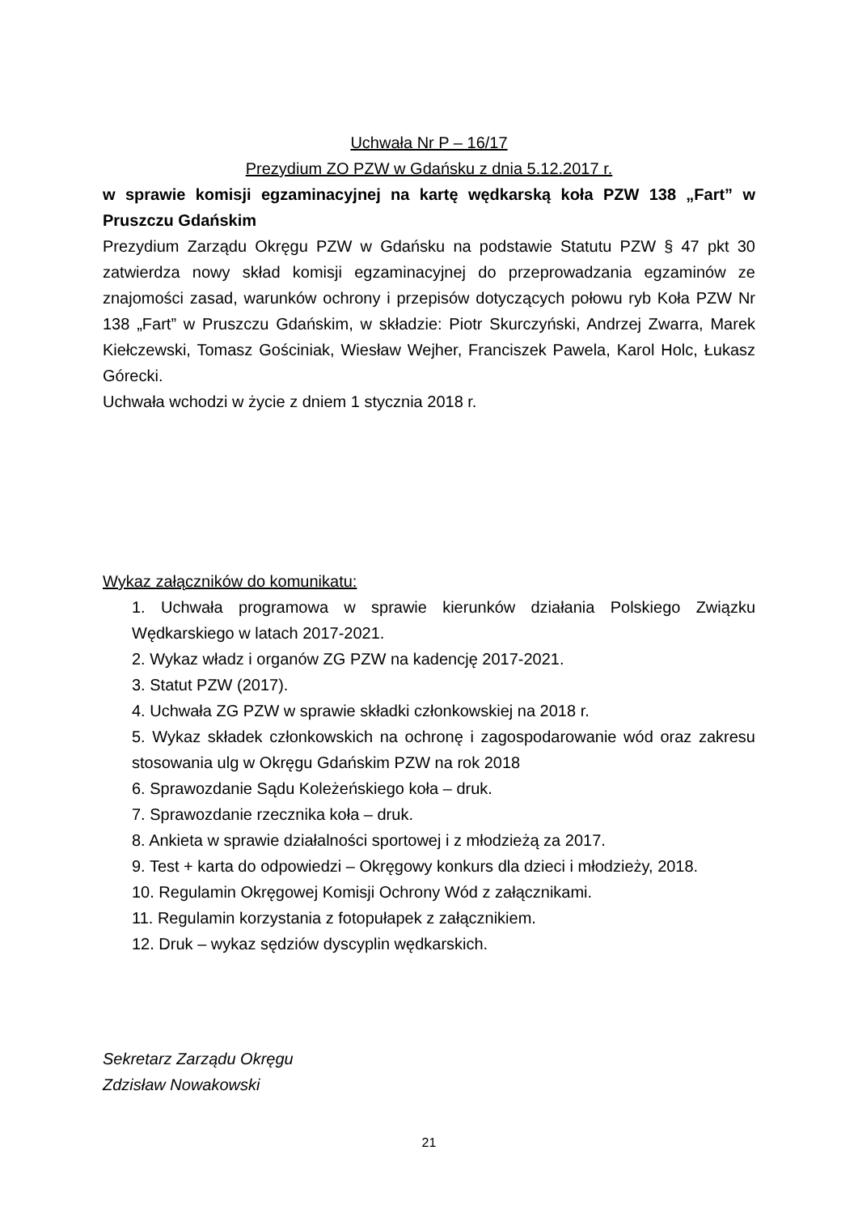Uchwała Nr P – 16/17
Prezydium ZO PZW w Gdańsku z dnia 5.12.2017 r.
w sprawie komisji egzaminacyjnej na kartę wędkarską koła PZW 138 „Fart” w Pruszczu Gdańskim
Prezydium Zarządu Okręgu PZW w Gdańsku na podstawie Statutu PZW § 47 pkt 30 zatwierdza nowy skład komisji egzaminacyjnej do przeprowadzania egzaminów ze znajomości zasad, warunków ochrony i przepisów dotyczących połowu ryb Koła PZW Nr 138 „Fart” w Pruszczu Gdańskim, w składzie: Piotr Skurczyński, Andrzej Zwarra, Marek Kiełczewski, Tomasz Gościniak, Wiesław Wejher, Franciszek Pawela, Karol Holc, Łukasz Górecki.
Uchwała wchodzi w życie z dniem 1 stycznia 2018 r.
Wykaz załączników do komunikatu:
1. Uchwała programowa w sprawie kierunków działania Polskiego Związku Wędkarskiego w latach 2017-2021.
2. Wykaz władz i organów ZG PZW na kadencję 2017-2021.
3. Statut PZW (2017).
4. Uchwała ZG PZW w sprawie składki członkowskiej na 2018 r.
5. Wykaz składek członkowskich na ochronę i zagospodarowanie wód oraz zakresu stosowania ulg w Okręgu Gdańskim PZW na rok 2018
6. Sprawozdanie Sądu Koleżeńskiego koła – druk.
7. Sprawozdanie rzecznika koła – druk.
8. Ankieta w sprawie działalności sportowej i z młodzieżą za 2017.
9. Test + karta do odpowiedzi – Okręgowy konkurs dla dzieci i młodzieży, 2018.
10. Regulamin Okręgowej Komisji Ochrony Wód z załącznikami.
11. Regulamin korzystania z fotopułapek z załącznikiem.
12. Druk – wykaz sędziów dyscyplin wędkarskich.
Sekretarz Zarządu Okręgu
Zdzisław Nowakowski
21